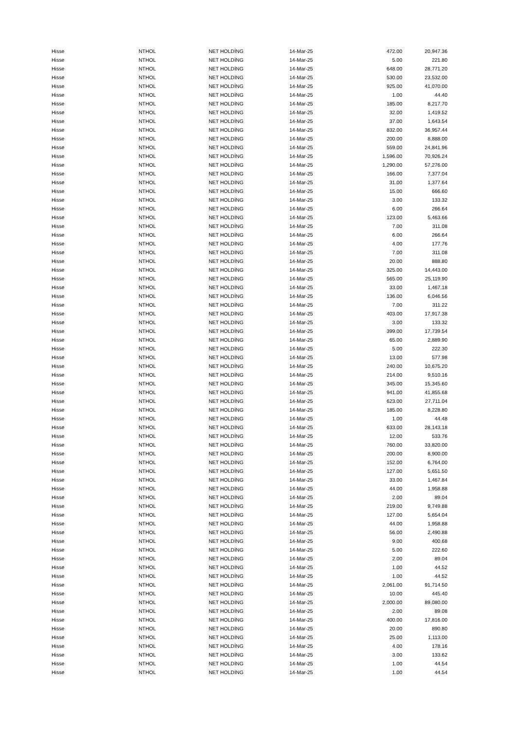| Hisse | NTHOL | NET HOLDİNG | 14-Mar-25 | 472.00 | 20,947.36 |
| Hisse | NTHOL | NET HOLDİNG | 14-Mar-25 | 5.00 | 221.80 |
| Hisse | NTHOL | NET HOLDİNG | 14-Mar-25 | 648.00 | 28,771.20 |
| Hisse | NTHOL | NET HOLDİNG | 14-Mar-25 | 530.00 | 23,532.00 |
| Hisse | NTHOL | NET HOLDİNG | 14-Mar-25 | 925.00 | 41,070.00 |
| Hisse | NTHOL | NET HOLDİNG | 14-Mar-25 | 1.00 | 44.40 |
| Hisse | NTHOL | NET HOLDİNG | 14-Mar-25 | 185.00 | 8,217.70 |
| Hisse | NTHOL | NET HOLDİNG | 14-Mar-25 | 32.00 | 1,419.52 |
| Hisse | NTHOL | NET HOLDİNG | 14-Mar-25 | 37.00 | 1,643.54 |
| Hisse | NTHOL | NET HOLDİNG | 14-Mar-25 | 832.00 | 36,957.44 |
| Hisse | NTHOL | NET HOLDİNG | 14-Mar-25 | 200.00 | 8,888.00 |
| Hisse | NTHOL | NET HOLDİNG | 14-Mar-25 | 559.00 | 24,841.96 |
| Hisse | NTHOL | NET HOLDİNG | 14-Mar-25 | 1,596.00 | 70,926.24 |
| Hisse | NTHOL | NET HOLDİNG | 14-Mar-25 | 1,290.00 | 57,276.00 |
| Hisse | NTHOL | NET HOLDİNG | 14-Mar-25 | 166.00 | 7,377.04 |
| Hisse | NTHOL | NET HOLDİNG | 14-Mar-25 | 31.00 | 1,377.64 |
| Hisse | NTHOL | NET HOLDİNG | 14-Mar-25 | 15.00 | 666.60 |
| Hisse | NTHOL | NET HOLDİNG | 14-Mar-25 | 3.00 | 133.32 |
| Hisse | NTHOL | NET HOLDİNG | 14-Mar-25 | 6.00 | 266.64 |
| Hisse | NTHOL | NET HOLDİNG | 14-Mar-25 | 123.00 | 5,463.66 |
| Hisse | NTHOL | NET HOLDİNG | 14-Mar-25 | 7.00 | 311.08 |
| Hisse | NTHOL | NET HOLDİNG | 14-Mar-25 | 6.00 | 266.64 |
| Hisse | NTHOL | NET HOLDİNG | 14-Mar-25 | 4.00 | 177.76 |
| Hisse | NTHOL | NET HOLDİNG | 14-Mar-25 | 7.00 | 311.08 |
| Hisse | NTHOL | NET HOLDİNG | 14-Mar-25 | 20.00 | 888.80 |
| Hisse | NTHOL | NET HOLDİNG | 14-Mar-25 | 325.00 | 14,443.00 |
| Hisse | NTHOL | NET HOLDİNG | 14-Mar-25 | 565.00 | 25,119.90 |
| Hisse | NTHOL | NET HOLDİNG | 14-Mar-25 | 33.00 | 1,467.18 |
| Hisse | NTHOL | NET HOLDİNG | 14-Mar-25 | 136.00 | 6,046.56 |
| Hisse | NTHOL | NET HOLDİNG | 14-Mar-25 | 7.00 | 311.22 |
| Hisse | NTHOL | NET HOLDİNG | 14-Mar-25 | 403.00 | 17,917.38 |
| Hisse | NTHOL | NET HOLDİNG | 14-Mar-25 | 3.00 | 133.32 |
| Hisse | NTHOL | NET HOLDİNG | 14-Mar-25 | 399.00 | 17,739.54 |
| Hisse | NTHOL | NET HOLDİNG | 14-Mar-25 | 65.00 | 2,889.90 |
| Hisse | NTHOL | NET HOLDİNG | 14-Mar-25 | 5.00 | 222.30 |
| Hisse | NTHOL | NET HOLDİNG | 14-Mar-25 | 13.00 | 577.98 |
| Hisse | NTHOL | NET HOLDİNG | 14-Mar-25 | 240.00 | 10,675.20 |
| Hisse | NTHOL | NET HOLDİNG | 14-Mar-25 | 214.00 | 9,510.16 |
| Hisse | NTHOL | NET HOLDİNG | 14-Mar-25 | 345.00 | 15,345.60 |
| Hisse | NTHOL | NET HOLDİNG | 14-Mar-25 | 941.00 | 41,855.68 |
| Hisse | NTHOL | NET HOLDİNG | 14-Mar-25 | 623.00 | 27,711.04 |
| Hisse | NTHOL | NET HOLDİNG | 14-Mar-25 | 185.00 | 8,228.80 |
| Hisse | NTHOL | NET HOLDİNG | 14-Mar-25 | 1.00 | 44.48 |
| Hisse | NTHOL | NET HOLDİNG | 14-Mar-25 | 633.00 | 28,143.18 |
| Hisse | NTHOL | NET HOLDİNG | 14-Mar-25 | 12.00 | 533.76 |
| Hisse | NTHOL | NET HOLDİNG | 14-Mar-25 | 760.00 | 33,820.00 |
| Hisse | NTHOL | NET HOLDİNG | 14-Mar-25 | 200.00 | 8,900.00 |
| Hisse | NTHOL | NET HOLDİNG | 14-Mar-25 | 152.00 | 6,764.00 |
| Hisse | NTHOL | NET HOLDİNG | 14-Mar-25 | 127.00 | 5,651.50 |
| Hisse | NTHOL | NET HOLDİNG | 14-Mar-25 | 33.00 | 1,467.84 |
| Hisse | NTHOL | NET HOLDİNG | 14-Mar-25 | 44.00 | 1,958.88 |
| Hisse | NTHOL | NET HOLDİNG | 14-Mar-25 | 2.00 | 89.04 |
| Hisse | NTHOL | NET HOLDİNG | 14-Mar-25 | 219.00 | 9,749.88 |
| Hisse | NTHOL | NET HOLDİNG | 14-Mar-25 | 127.00 | 5,654.04 |
| Hisse | NTHOL | NET HOLDİNG | 14-Mar-25 | 44.00 | 1,958.88 |
| Hisse | NTHOL | NET HOLDİNG | 14-Mar-25 | 56.00 | 2,490.88 |
| Hisse | NTHOL | NET HOLDİNG | 14-Mar-25 | 9.00 | 400.68 |
| Hisse | NTHOL | NET HOLDİNG | 14-Mar-25 | 5.00 | 222.60 |
| Hisse | NTHOL | NET HOLDİNG | 14-Mar-25 | 2.00 | 89.04 |
| Hisse | NTHOL | NET HOLDİNG | 14-Mar-25 | 1.00 | 44.52 |
| Hisse | NTHOL | NET HOLDİNG | 14-Mar-25 | 1.00 | 44.52 |
| Hisse | NTHOL | NET HOLDİNG | 14-Mar-25 | 2,061.00 | 91,714.50 |
| Hisse | NTHOL | NET HOLDİNG | 14-Mar-25 | 10.00 | 445.40 |
| Hisse | NTHOL | NET HOLDİNG | 14-Mar-25 | 2,000.00 | 89,080.00 |
| Hisse | NTHOL | NET HOLDİNG | 14-Mar-25 | 2.00 | 89.08 |
| Hisse | NTHOL | NET HOLDİNG | 14-Mar-25 | 400.00 | 17,816.00 |
| Hisse | NTHOL | NET HOLDİNG | 14-Mar-25 | 20.00 | 890.80 |
| Hisse | NTHOL | NET HOLDİNG | 14-Mar-25 | 25.00 | 1,113.00 |
| Hisse | NTHOL | NET HOLDİNG | 14-Mar-25 | 4.00 | 178.16 |
| Hisse | NTHOL | NET HOLDİNG | 14-Mar-25 | 3.00 | 133.62 |
| Hisse | NTHOL | NET HOLDİNG | 14-Mar-25 | 1.00 | 44.54 |
| Hisse | NTHOL | NET HOLDİNG | 14-Mar-25 | 1.00 | 44.54 |